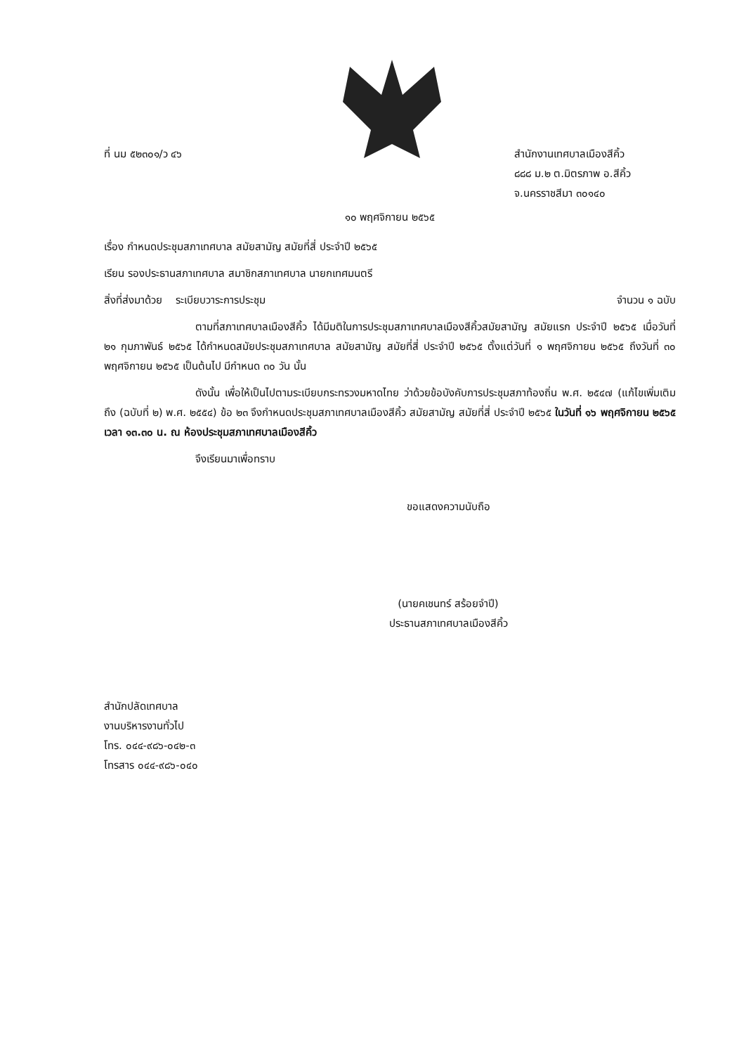ที่ นม ๕๒๓๐๑/ว ๔๖ สำนักงานเทศบาลเมืองสีคิ้ว
๘๘๘ ม.๒ ต.มิตรภาพ อ.สีคิ้ว
จ.นครราชสีมา ๓๐๑๔๐
๑๐ พฤศจิกายน ๒๕๖๕
เรื่อง กำหนดประชุมสภาเทศบาล สมัยสามัญ สมัยที่สี่ ประจำปี ๒๕๖๕
เรียน รองประธานสภาเทศบาล สมาชิกสภาเทศบาล นายกเทศมนตรี
สิ่งที่ส่งมาด้วย ระเบียบวาระการประชุม
จำนวน ๑ ฉบับ
ตามที่สภาเทศบาลเมืองสีคิ้ว ได้มีมติในการประชุมสภาเทศบาลเมืองสีคิ้วสมัยสามัญ สมัยแรก ประจำปี ๒๕๖๕ เมื่อวันที่ ๒๑ กุมภาพันธ์ ๒๕๖๕ ได้กำหนดสมัยประชุมสภาเทศบาล สมัยสามัญ สมัยที่สี่ ประจำปี ๒๕๖๕ ตั้งแต่วันที่ ๑ พฤศจิกายน ๒๕๖๕ ถึงวันที่ ๓๐ พฤศจิกายน ๒๕๖๕ เป็นต้นไป มีกำหนด ๓๐ วัน นั้น
ดังนั้น เพื่อให้เป็นไปตามระเบียบกระทรวงมหาดไทย ว่าด้วยข้อบังคับการประชุมสภาท้องถิ่น พ.ศ. ๒๕๔๗ (แก้ไขเพิ่มเติมถึง (ฉบับที่ ๒) พ.ศ. ๒๕๕๔) ข้อ ๒๓ จึงกำหนดประชุมสภาเทศบาลเมืองสีคิ้ว สมัยสามัญ สมัยที่สี่ ประจำปี ๒๕๖๕ ในวันที่ ๑๖ พฤศจิกายน ๒๕๖๕ เวลา ๑๓.๓๐ น. ณ ห้องประชุมสภาเทศบาลเมืองสีคิ้ว
จึงเรียนมาเพื่อทราบ
ขอแสดงความนับถือ
(นายคเชนทร์ สร้อยจำปี)
ประธานสภาเทศบาลเมืองสีคิ้ว
สำนักปลัดเทศบาล
งานบริหารงานทั่วไป
โทร. ๐๔๔-๙๘๖-๐๔๒-๓
โทรสาร ๐๔๔-๙๘๖-๐๔๐